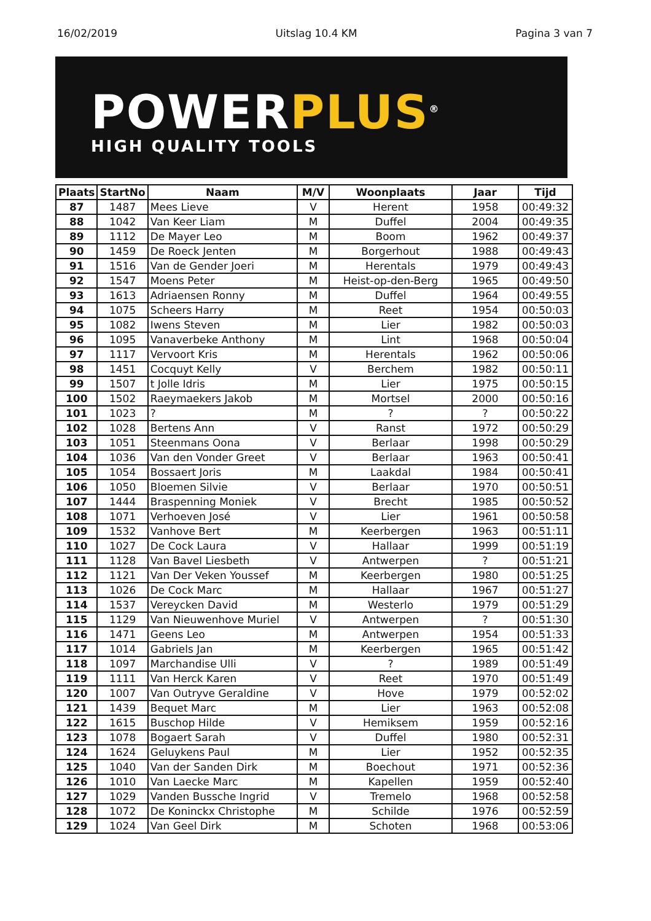16/02/2019 Uitslag 10.4 KM Pagina 3 van 7
POWERPLUS<sup>®</sup>
HIGH QUALITY TOOLS
| Plaats | StartNo | Naam | M/V | Woonplaats | Jaar | Tijd |
| --- | --- | --- | --- | --- | --- | --- |
| 87 | 1487 | Mees Lieve | V | Herent | 1958 | 00:49:32 |
| 88 | 1042 | Van Keer Liam | M | Duffel | 2004 | 00:49:35 |
| 89 | 1112 | De Mayer Leo | M | Boom | 1962 | 00:49:37 |
| 90 | 1459 | De Roeck Jenten | M | Borgerhout | 1988 | 00:49:43 |
| 91 | 1516 | Van de Gender Joeri | M | Herentals | 1979 | 00:49:43 |
| 92 | 1547 | Moens Peter | M | Heist-op-den-Berg | 1965 | 00:49:50 |
| 93 | 1613 | Adriaensen Ronny | M | Duffel | 1964 | 00:49:55 |
| 94 | 1075 | Scheers Harry | M | Reet | 1954 | 00:50:03 |
| 95 | 1082 | Iwens Steven | M | Lier | 1982 | 00:50:03 |
| 96 | 1095 | Vanaverbeke Anthony | M | Lint | 1968 | 00:50:04 |
| 97 | 1117 | Vervoort Kris | M | Herentals | 1962 | 00:50:06 |
| 98 | 1451 | Cocquyt Kelly | V | Berchem | 1982 | 00:50:11 |
| 99 | 1507 | t Jolle Idris | M | Lier | 1975 | 00:50:15 |
| 100 | 1502 | Raeymaekers Jakob | M | Mortsel | 2000 | 00:50:16 |
| 101 | 1023 | ? | M | ? | ? | 00:50:22 |
| 102 | 1028 | Bertens Ann | V | Ranst | 1972 | 00:50:29 |
| 103 | 1051 | Steenmans Oona | V | Berlaar | 1998 | 00:50:29 |
| 104 | 1036 | Van den Vonder Greet | V | Berlaar | 1963 | 00:50:41 |
| 105 | 1054 | Bossaert Joris | M | Laakdal | 1984 | 00:50:41 |
| 106 | 1050 | Bloemen Silvie | V | Berlaar | 1970 | 00:50:51 |
| 107 | 1444 | Braspenning Moniek | V | Brecht | 1985 | 00:50:52 |
| 108 | 1071 | Verhoeven José | V | Lier | 1961 | 00:50:58 |
| 109 | 1532 | Vanhove Bert | M | Keerbergen | 1963 | 00:51:11 |
| 110 | 1027 | De Cock Laura | V | Hallaar | 1999 | 00:51:19 |
| 111 | 1128 | Van Bavel Liesbeth | V | Antwerpen | ? | 00:51:21 |
| 112 | 1121 | Van Der Veken Youssef | M | Keerbergen | 1980 | 00:51:25 |
| 113 | 1026 | De Cock Marc | M | Hallaar | 1967 | 00:51:27 |
| 114 | 1537 | Vereycken David | M | Westerlo | 1979 | 00:51:29 |
| 115 | 1129 | Van Nieuwenhove Muriel | V | Antwerpen | ? | 00:51:30 |
| 116 | 1471 | Geens Leo | M | Antwerpen | 1954 | 00:51:33 |
| 117 | 1014 | Gabriels Jan | M | Keerbergen | 1965 | 00:51:42 |
| 118 | 1097 | Marchandise Ulli | V | ? | 1989 | 00:51:49 |
| 119 | 1111 | Van Herck Karen | V | Reet | 1970 | 00:51:49 |
| 120 | 1007 | Van Outryve Geraldine | V | Hove | 1979 | 00:52:02 |
| 121 | 1439 | Bequet Marc | M | Lier | 1963 | 00:52:08 |
| 122 | 1615 | Buschop Hilde | V | Hemiksem | 1959 | 00:52:16 |
| 123 | 1078 | Bogaert Sarah | V | Duffel | 1980 | 00:52:31 |
| 124 | 1624 | Geluykens Paul | M | Lier | 1952 | 00:52:35 |
| 125 | 1040 | Van der Sanden Dirk | M | Boechout | 1971 | 00:52:36 |
| 126 | 1010 | Van Laecke Marc | M | Kapellen | 1959 | 00:52:40 |
| 127 | 1029 | Vanden Bussche Ingrid | V | Tremelo | 1968 | 00:52:58 |
| 128 | 1072 | De Koninckx Christophe | M | Schilde | 1976 | 00:52:59 |
| 129 | 1024 | Van Geel Dirk | M | Schoten | 1968 | 00:53:06 |